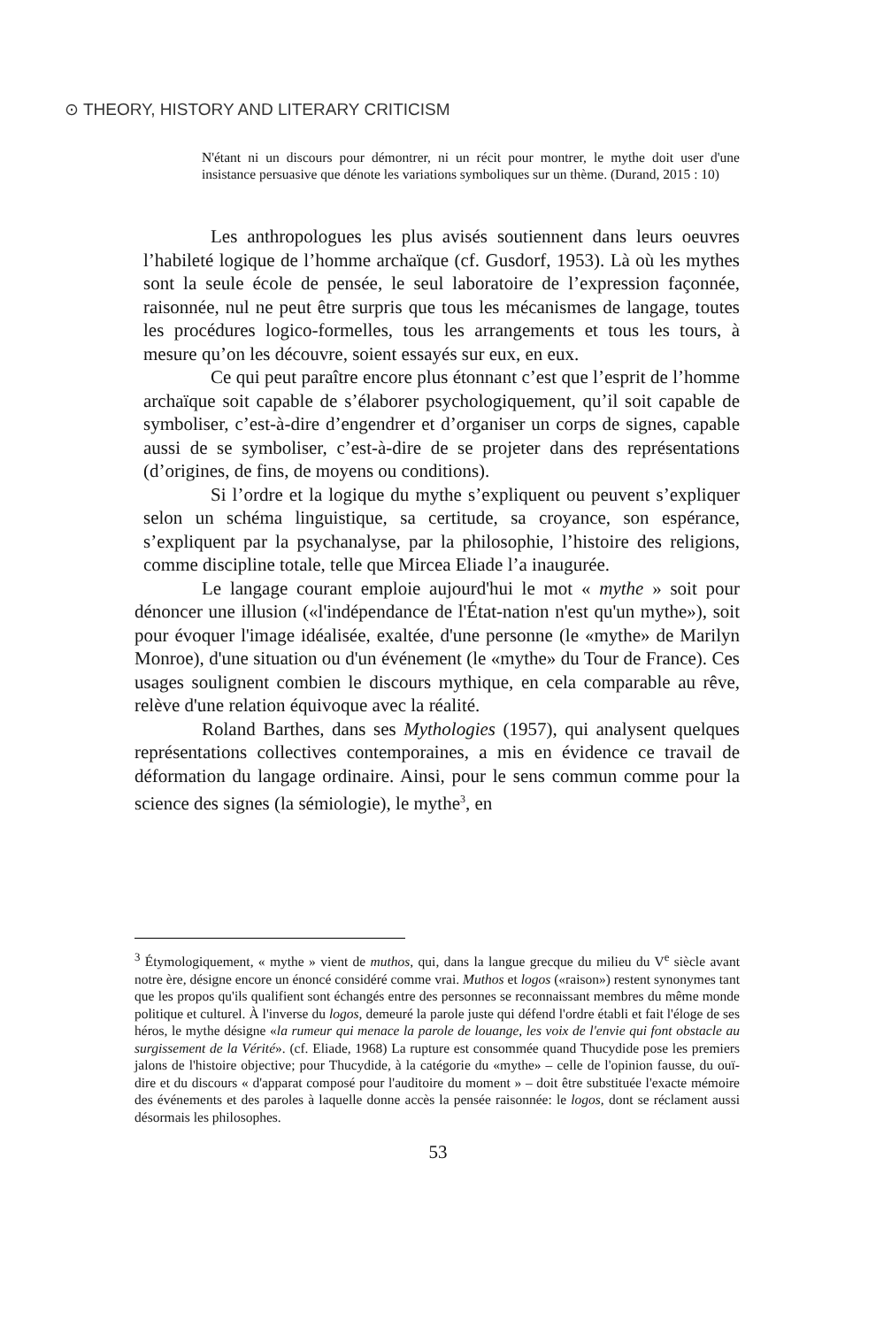⊙ THEORY, HISTORY AND LITERARY CRITICISM
N'étant ni un discours pour démontrer, ni un récit pour montrer, le mythe doit user d'une insistance persuasive que dénote les variations symboliques sur un thème. (Durand, 2015 : 10)
Les anthropologues les plus avisés soutiennent dans leurs oeuvres l’habileté logique de l’homme archaïque (cf. Gusdorf, 1953). Là où les mythes sont la seule école de pensée, le seul laboratoire de l’expression façonnée, raisonnée, nul ne peut être surpris que tous les mécanismes de langage, toutes les procédures logico-formelles, tous les arrangements et tous les tours, à mesure qu’on les découvre, soient essayés sur eux, en eux.
Ce qui peut paraître encore plus étonnant c’est que l’esprit de l’homme archaïque soit capable de s’élaborer psychologiquement, qu’il soit capable de symboliser, c’est-à-dire d’engendrer et d’organiser un corps de signes, capable aussi de se symboliser, c’est-à-dire de se projeter dans des représentations (d’origines, de fins, de moyens ou conditions).
Si l’ordre et la logique du mythe s’expliquent ou peuvent s’expliquer selon un schéma linguistique, sa certitude, sa croyance, son espérance, s’expliquent par la psychanalyse, par la philosophie, l’histoire des religions, comme discipline totale, telle que Mircea Eliade l’a inaugurée.
Le langage courant emploie aujourd'hui le mot « mythe » soit pour dénoncer une illusion («l'indépendance de l'État-nation n'est qu'un mythe»), soit pour évoquer l'image idéalisée, exaltée, d'une personne (le «mythe» de Marilyn Monroe), d'une situation ou d'un événement (le «mythe» du Tour de France). Ces usages soulignent combien le discours mythique, en cela comparable au rêve, relève d'une relation équivoque avec la réalité.
Roland Barthes, dans ses Mythologies (1957), qui analysent quelques représentations collectives contemporaines, a mis en évidence ce travail de déformation du langage ordinaire. Ainsi, pour le sens commun comme pour la science des signes (la sémiologie), le mythe<sup>3</sup>, en
<sup>3</sup> Étymologiquement, « mythe » vient de muthos, qui, dans la langue grecque du milieu du V<sup>e</sup> siècle avant notre ère, désigne encore un énoncé considéré comme vrai. Muthos et logos («raison») restent synonymes tant que les propos qu'ils qualifient sont échangés entre des personnes se reconnaissant membres du même monde politique et culturel. À l'inverse du logos, demeuré la parole juste qui défend l'ordre établi et fait l'éloge de ses héros, le mythe désigne «la rumeur qui menace la parole de louange, les voix de l'envie qui font obstacle au surgissement de la Vérité». (cf. Eliade, 1968) La rupture est consommée quand Thucydide pose les premiers jalons de l'histoire objective; pour Thucydide, à la catégorie du «mythe» – celle de l'opinion fausse, du ouï-dire et du discours « d'apparat composé pour l'auditoire du moment » – doit être substituée l'exacte mémoire des événements et des paroles à laquelle donne accès la pensée raisonnée: le logos, dont se réclament aussi désormais les philosophes.
53